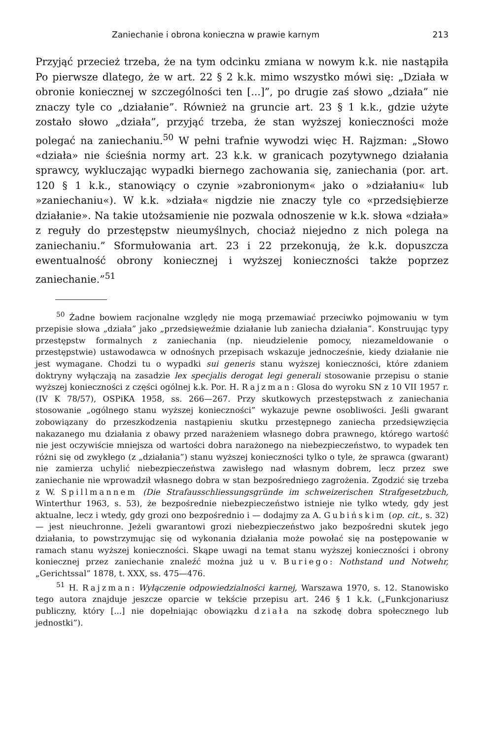Zaniechanie i obrona konieczna w prawie karnym 213
Przyjąć przecież trzeba, że na tym odcinku zmiana w nowym k.k. nie nastąpiła Po pierwsze dlatego, że w art. 22 § 2 k.k. mimo wszystko mówi się: „Działa w obronie koniecznej w szczególności ten [...]”, po drugie zaś słowo „działa” nie znaczy tyle co „działanie”. Również na gruncie art. 23 § 1 k.k., gdzie użyte zostało słowo „działa”, przyjąć trzeba, że stan wyższej konieczności może polegać na zaniechaniu.<sup>50</sup> W pełni trafnie wywodzi więc H. Rajzman: „Słowo «działa» nie ścieśnia normy art. 23 k.k. w granicach pozytywnego działania sprawcy, wykluczając wypadki biernego zachowania się, zaniechania (por. art. 120 § 1 k.k., stanowiący o czynie »zabronionym« jako o »działaniu« lub »zaniechaniu«). W k.k. »działa« nigdzie nie znaczy tyle co «przedsiębierze działanie». Na takie utożsamienie nie pozwala odnoszenie w k.k. słowa «działa» z reguły do przestępstw nieumyślnych, chociaż niejedno z nich polega na zaniechaniu.” Sformułowania art. 23 i 22 przekonują, że k.k. dopuszcza ewentualność obrony koniecznej i wyższej konieczności także poprzez zaniechanie.”<sup>51</sup>
<sup>50</sup> Żadne bowiem racjonalne względy nie mogą przemawiać przeciwko pojmowaniu w tym przepisie słowa „działa” jako „przedsięweźmie działanie lub zaniecha działania”. Konstruując typy przestępstw formalnych z zaniechania (np. nieudzielenie pomocy, niezameldowanie o przestępstwie) ustawodawca w odnośnych przepisach wskazuje jednocześnie, kiedy działanie nie jest wymagane. Chodzi tu o wypadki sui generis stanu wyższej konieczności, które zdaniem doktryny wyłączają na zasadzie lex specjalis derogat legi generali stosowanie przepisu o stanie wyższej konieczności z części ogólnej k.k. Por. H. Rajzman: Glosa do wyroku SN z 10 VII 1957 r. (IV K 78/57), OSPiKA 1958, ss. 266—267. Przy skutkowych przestępstwach z zaniechania stosowanie „ogólnego stanu wyższej konieczności” wykazuje pewne osobliwości. Jeśli gwarant zobowiązany do przeszkodzenia nastąpieniu skutku przestępnego zaniecha przedsięwzięcia nakazanego mu działania z obawy przed narażeniem własnego dobra prawnego, którego wartość nie jest oczywiście mniejsza od wartości dobra narażonego na niebezpieczeństwo, to wypadek ten różni się od zwykłego (z „działania”) stanu wyższej konieczności tylko o tyle, że sprawca (gwarant) nie zamierza uchylić niebezpieczeństwa zawisłego nad własnym dobrem, lecz przez swe zaniechanie nie wprowadził własnego dobra w stan bezpośredniego zagrożenia. Zgodzić się trzeba z W. Spillmannem (Die Strafausschliessungsgründe im schweizerischen Strafgesetzbuch, Winterthur 1963, s. 53), że bezpośrednie niebezpieczeństwo istnieje nie tylko wtedy, gdy jest aktualne, lecz i wtedy, gdy grozi ono bezpośrednio i — dodajmy za A. Gubińskim (op. cit., s. 32) — jest nieuchronne. Jeżeli gwarantowi grozi niebezpieczeństwo jako bezpośredni skutek jego działania, to powstrzymując się od wykonania działania może powołać się na postępowanie w ramach stanu wyższej konieczności. Skąpe uwagi na temat stanu wyższej konieczności i obrony koniecznej przez zaniechanie znaleźć można już u v. Buriego: Nothstand und Notwehr, „Gerichtssal” 1878, t. XXX, ss. 475—476.
<sup>51</sup> H. Rajzman: Wyłączenie odpowiedzialności karnej, Warszawa 1970, s. 12. Stanowisko tego autora znajduje jeszcze oparcie w tekście przepisu art. 246 § 1 k.k. („Funkcjonariusz publiczny, który [...] nie dopełniając obowiązku działa na szkodę dobra społecznego lub jednostki”).